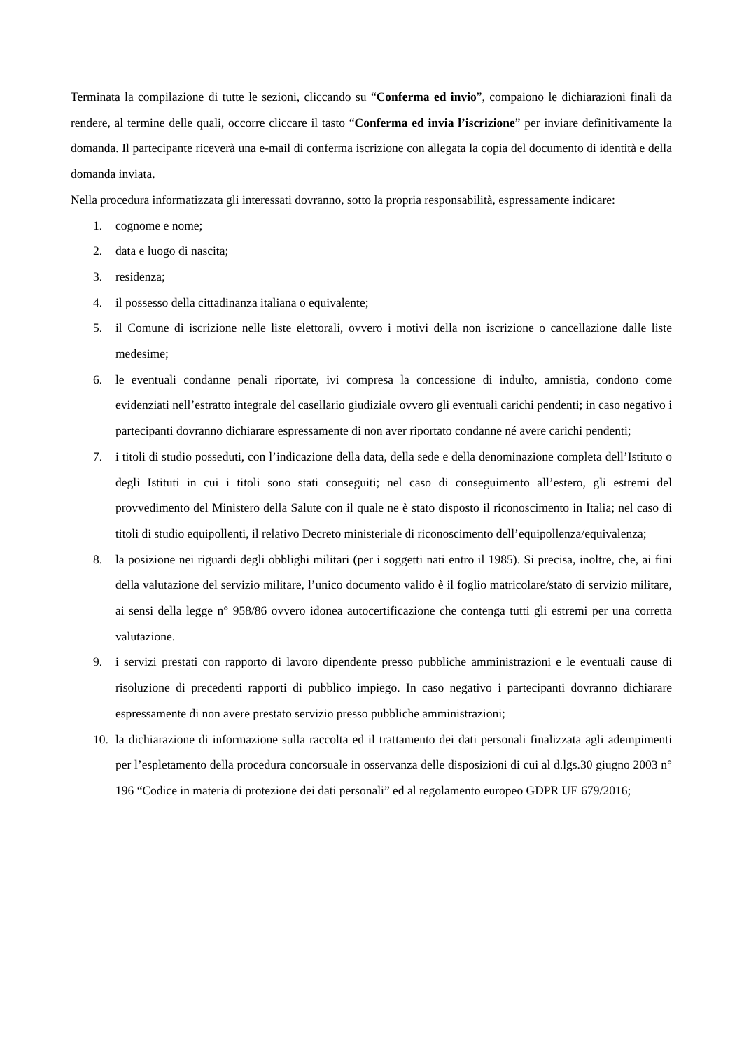Terminata la compilazione di tutte le sezioni, cliccando su “Conferma ed invio”, compaiono le dichiarazioni finali da rendere, al termine delle quali, occorre cliccare il tasto “Conferma ed invia l’iscrizione” per inviare definitivamente la domanda. Il partecipante riceverà una e-mail di conferma iscrizione con allegata la copia del documento di identità e della domanda inviata.
Nella procedura informatizzata gli interessati dovranno, sotto la propria responsabilità, espressamente indicare:
1. cognome e nome;
2. data e luogo di nascita;
3. residenza;
4. il possesso della cittadinanza italiana o equivalente;
5. il Comune di iscrizione nelle liste elettorali, ovvero i motivi della non iscrizione o cancellazione dalle liste medesime;
6. le eventuali condanne penali riportate, ivi compresa la concessione di indulto, amnistia, condono come evidenziati nell’estratto integrale del casellario giudiziale ovvero gli eventuali carichi pendenti; in caso negativo i partecipanti dovranno dichiarare espressamente di non aver riportato condanne né avere carichi pendenti;
7. i titoli di studio posseduti, con l’indicazione della data, della sede e della denominazione completa dell’Istituto o degli Istituti in cui i titoli sono stati conseguiti; nel caso di conseguimento all’estero, gli estremi del provvedimento del Ministero della Salute con il quale ne è stato disposto il riconoscimento in Italia; nel caso di titoli di studio equipollenti, il relativo Decreto ministeriale di riconoscimento dell’equipollenza/equivalenza;
8. la posizione nei riguardi degli obblighi militari (per i soggetti nati entro il 1985). Si precisa, inoltre, che, ai fini della valutazione del servizio militare, l’unico documento valido è il foglio matricolare/stato di servizio militare, ai sensi della legge n° 958/86 ovvero idonea autocertificazione che contenga tutti gli estremi per una corretta valutazione.
9. i servizi prestati con rapporto di lavoro dipendente presso pubbliche amministrazioni e le eventuali cause di risoluzione di precedenti rapporti di pubblico impiego. In caso negativo i partecipanti dovranno dichiarare espressamente di non avere prestato servizio presso pubbliche amministrazioni;
10. la dichiarazione di informazione sulla raccolta ed il trattamento dei dati personali finalizzata agli adempimenti per l’espletamento della procedura concorsuale in osservanza delle disposizioni di cui al d.lgs.30 giugno 2003 n° 196 “Codice in materia di protezione dei dati personali” ed al regolamento europeo GDPR UE 679/2016;